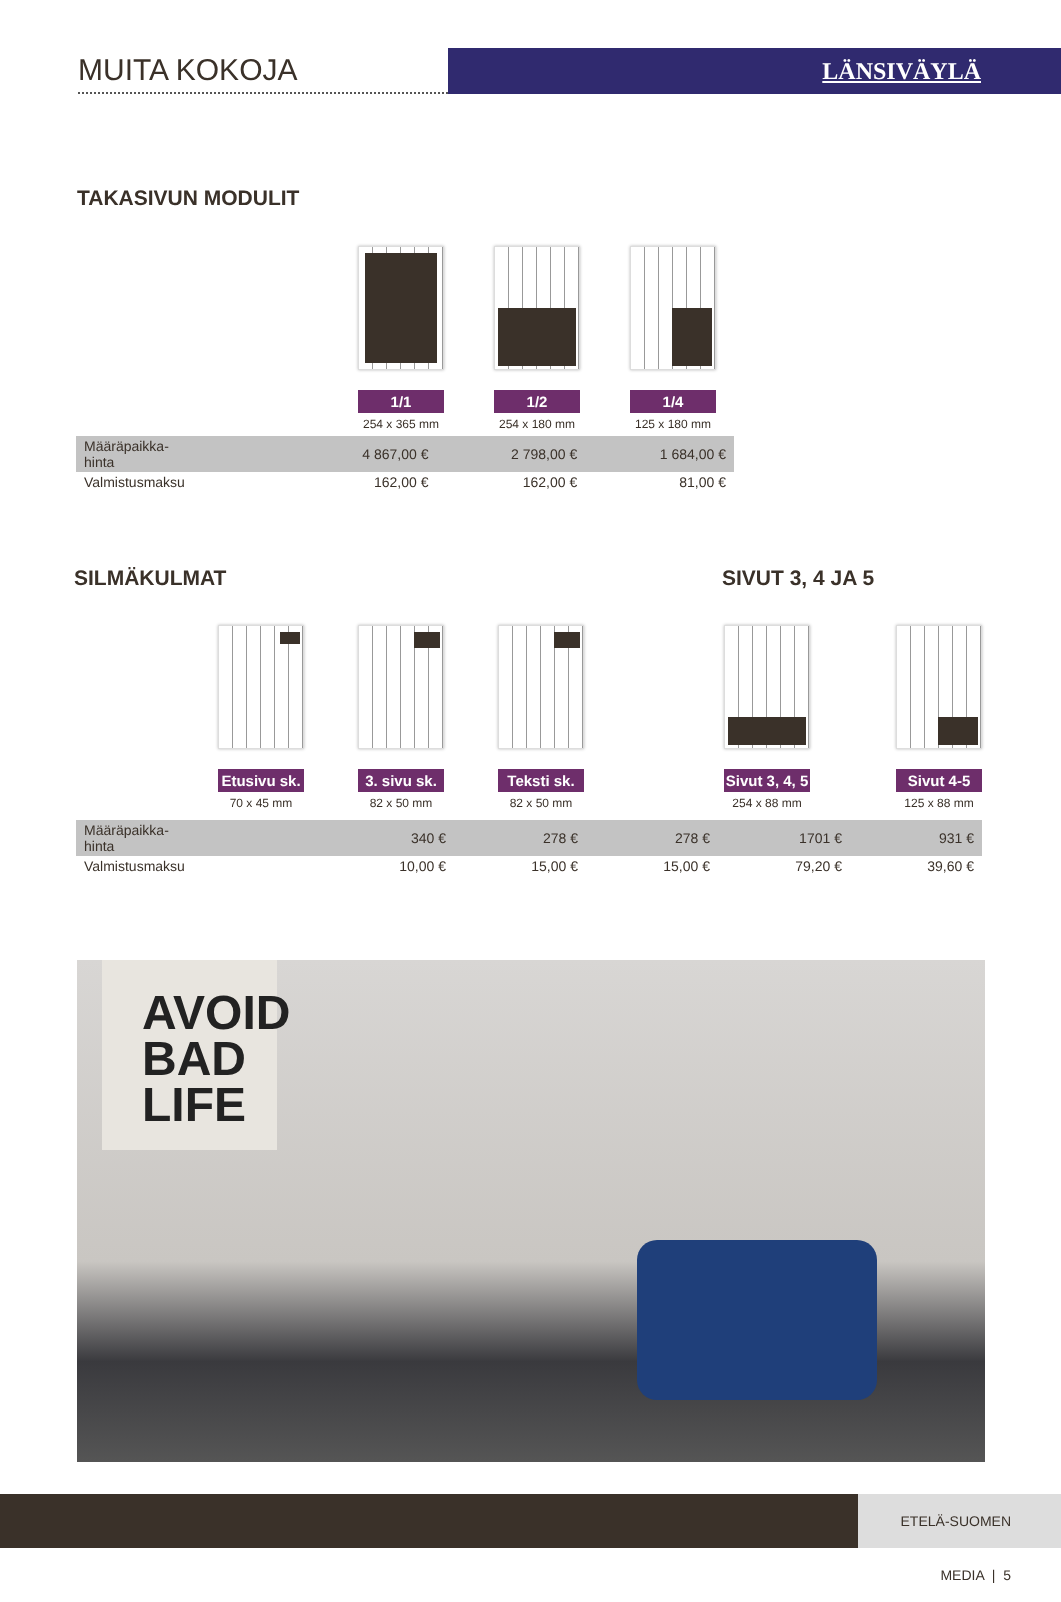MUITA KOKOJA
LÄNSIVÄYLÄ
TAKASIVUN MODULIT
1/1
254 x 365 mm
1/2
254 x 180 mm
1/4
125 x 180 mm
| Määräpaikka- hinta | 4 867,00 € | 2 798,00 € | 1 684,00 € |
| Valmistusmaksu | 162,00 € | 162,00 € | 81,00 € |
SILMÄKULMAT SIVUT 3, 4 JA 5
Etusivu sk.
70 x 45 mm
3. sivu sk.
82 x 50 mm
Teksti sk.
82 x 50 mm
Sivut 3, 4, 5
254 x 88 mm
Sivut 4-5
125 x 88 mm
| Määräpaikka- hinta | 340 € | 278 € | 278 € | 1701 € | 931 € |
| Valmistusmaksu | 10,00 € | 15,00 € | 15,00 € | 79,20 € | 39,60 € |
AVOID
BAD
LIFE
ETELÄ-SUOMEN MEDIA | 5